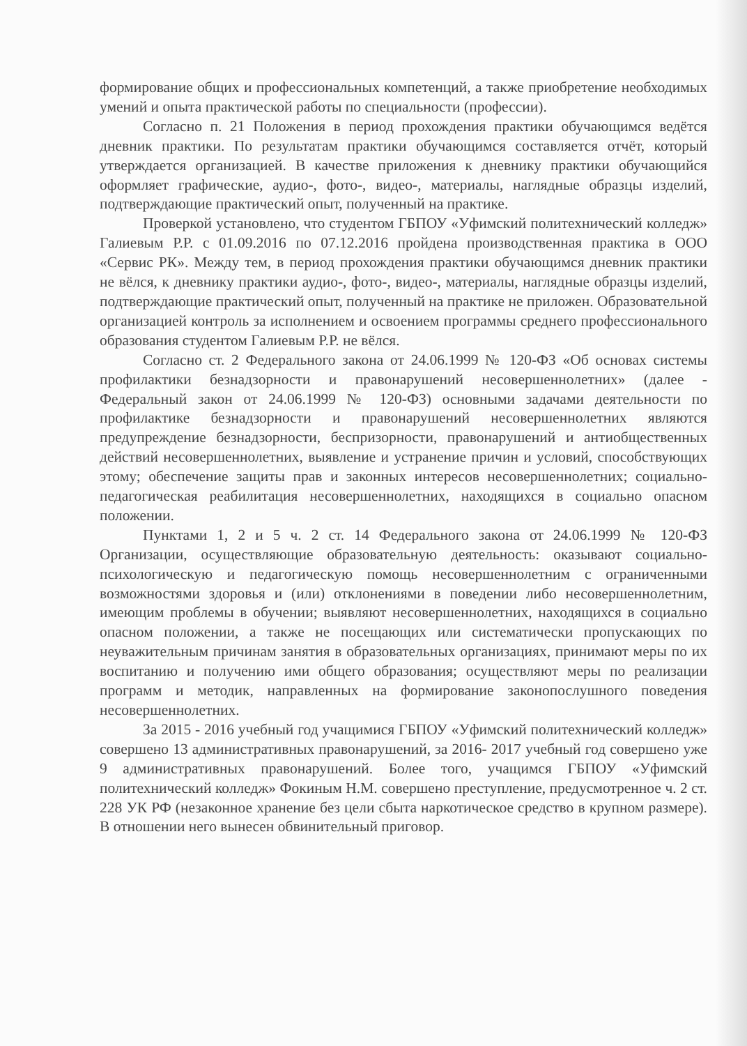формирование общих и профессиональных компетенций, а также приобретение необходимых умений и опыта практической работы по специальности (профессии).
Согласно п. 21 Положения в период прохождения практики обучающимся ведётся дневник практики. По результатам практики обучающимся составляется отчёт, который утверждается организацией. В качестве приложения к дневнику практики обучающийся оформляет графические, аудио-, фото-, видео-, материалы, наглядные образцы изделий, подтверждающие практический опыт, полученный на практике.
Проверкой установлено, что студентом ГБПОУ «Уфимский политехнический колледж» Галиевым Р.Р. с 01.09.2016 по 07.12.2016 пройдена производственная практика в ООО «Сервис РК». Между тем, в период прохождения практики обучающимся дневник практики не вёлся, к дневнику практики аудио-, фото-, видео-, материалы, наглядные образцы изделий, подтверждающие практический опыт, полученный на практике не приложен. Образовательной организацией контроль за исполнением и освоением программы среднего профессионального образования студентом Галиевым Р.Р. не вёлся.
Согласно ст. 2 Федерального закона от 24.06.1999 № 120-ФЗ «Об основах системы профилактики безнадзорности и правонарушений несовершеннолетних» (далее - Федеральный закон от 24.06.1999 № 120-ФЗ) основными задачами деятельности по профилактике безнадзорности и правонарушений несовершеннолетних являются предупреждение безнадзорности, беспризорности, правонарушений и антиобщественных действий несовершеннолетних, выявление и устранение причин и условий, способствующих этому; обеспечение защиты прав и законных интересов несовершеннолетних; социально-педагогическая реабилитация несовершеннолетних, находящихся в социально опасном положении.
Пунктами 1, 2 и 5 ч. 2 ст. 14 Федерального закона от 24.06.1999 № 120-ФЗ Организации, осуществляющие образовательную деятельность: оказывают социально-психологическую и педагогическую помощь несовершеннолетним с ограниченными возможностями здоровья и (или) отклонениями в поведении либо несовершеннолетним, имеющим проблемы в обучении; выявляют несовершеннолетних, находящихся в социально опасном положении, а также не посещающих или систематически пропускающих по неуважительным причинам занятия в образовательных организациях, принимают меры по их воспитанию и получению ими общего образования; осуществляют меры по реализации программ и методик, направленных на формирование законопослушного поведения несовершеннолетних.
За 2015 - 2016 учебный год учащимися ГБПОУ «Уфимский политехнический колледж» совершено 13 административных правонарушений, за 2016- 2017 учебный год совершено уже 9 административных правонарушений. Более того, учащимся ГБПОУ «Уфимский политехнический колледж» Фокиным Н.М. совершено преступление, предусмотренное ч. 2 ст. 228 УК РФ (незаконное хранение без цели сбыта наркотическое средство в крупном размере). В отношении него вынесен обвинительный приговор.